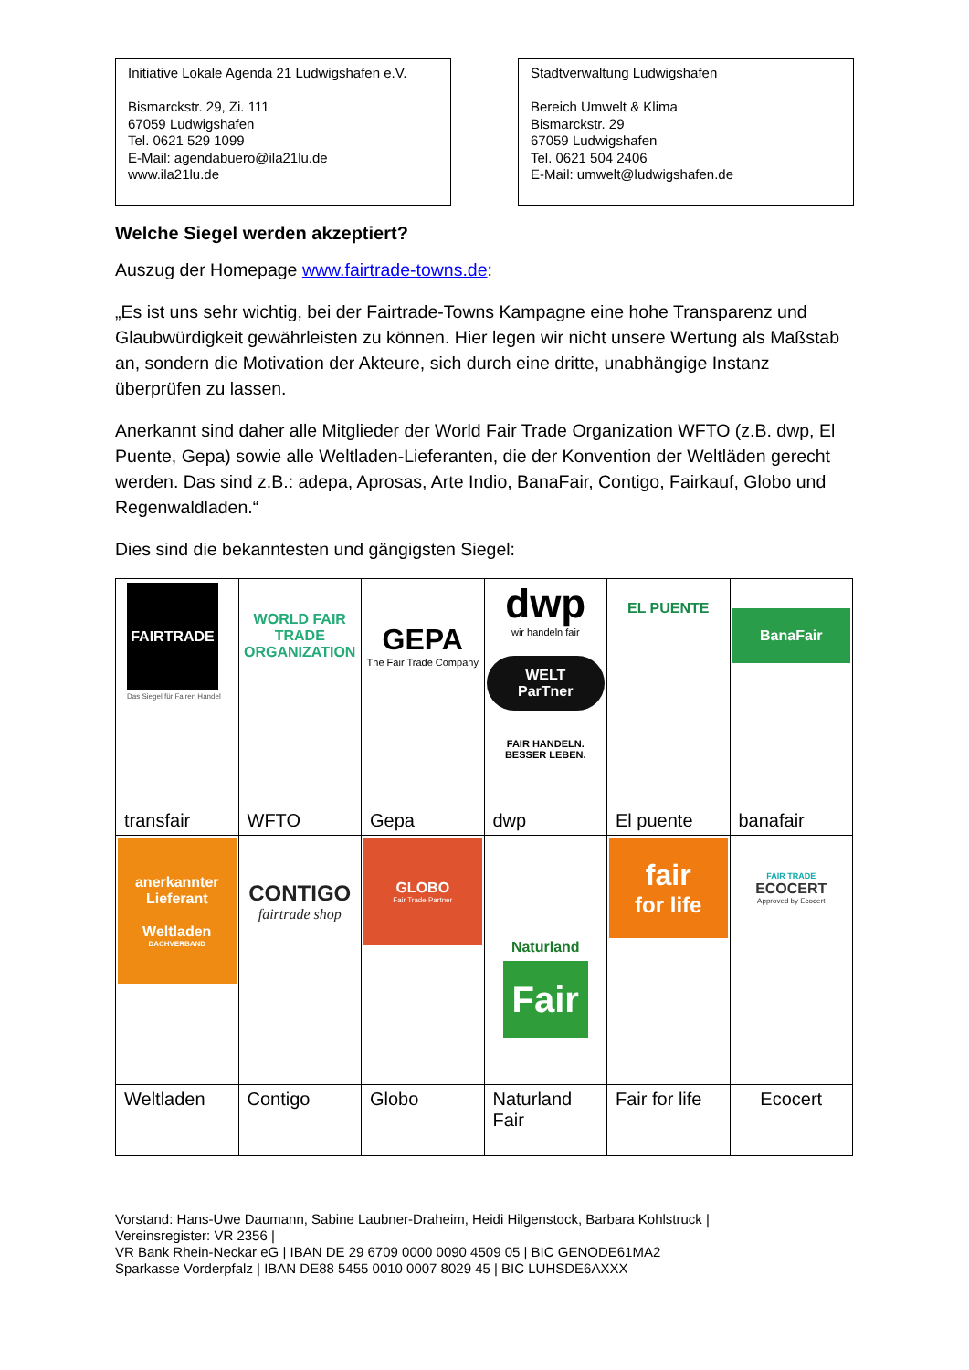Initiative Lokale Agenda 21 Ludwigshafen e.V.
Bismarckstr. 29, Zi. 111
67059 Ludwigshafen
Tel. 0621 529 1099
E-Mail: agendabuero@ila21lu.de
www.ila21lu.de
Stadtverwaltung Ludwigshafen
Bereich Umwelt & Klima
Bismarckstr. 29
67059 Ludwigshafen
Tel. 0621 504 2406
E-Mail: umwelt@ludwigshafen.de
Welche Siegel werden akzeptiert?
Auszug der Homepage www.fairtrade-towns.de:
„Es ist uns sehr wichtig, bei der Fairtrade-Towns Kampagne eine hohe Transparenz und Glaubwürdigkeit gewährleisten zu können. Hier legen wir nicht unsere Wertung als Maßstab an, sondern die Motivation der Akteure, sich durch eine dritte, unabhängige Instanz überprüfen zu lassen.
Anerkannt sind daher alle Mitglieder der World Fair Trade Organization WFTO (z.B. dwp, El Puente, Gepa) sowie alle Weltladen-Lieferanten, die der Konvention der Weltläden gerecht werden. Das sind z.B.: adepa, Aprosas, Arte Indio, BanaFair, Contigo, Fairkauf, Globo und Regenwaldladen.“
Dies sind die bekanntesten und gängigsten Siegel:
| FAIRTRADE Das Siegel für Fairen Handel | WORLD FAIR TRADE ORGANIZATION | GEPA The Fair Trade Company | dwp wir handeln fair WELT ParTner FAIR HANDELN. BESSER LEBEN. | EL PUENTE | BanaFair |
| transfair | WFTO | Gepa | dwp | El puente | banafair |
| anerkannter Lieferant Weltladen DACHVERBAND | CONTIGO fairtrade shop | GLOBO Fair Trade Partner | Naturland Fair | fair for life | FAIR TRADE ECOCERT Approved by Ecocert |
| Weltladen | Contigo | Globo | Naturland Fair | Fair for life | Ecocert |
Vorstand: Hans-Uwe Daumann, Sabine Laubner-Draheim, Heidi Hilgenstock, Barbara Kohlstruck |
Vereinsregister: VR 2356 |
VR Bank Rhein-Neckar eG | IBAN DE 29 6709 0000 0090 4509 05 | BIC GENODE61MA2
Sparkasse Vorderpfalz | IBAN DE88 5455 0010 0007 8029 45 | BIC LUHSDE6AXXX